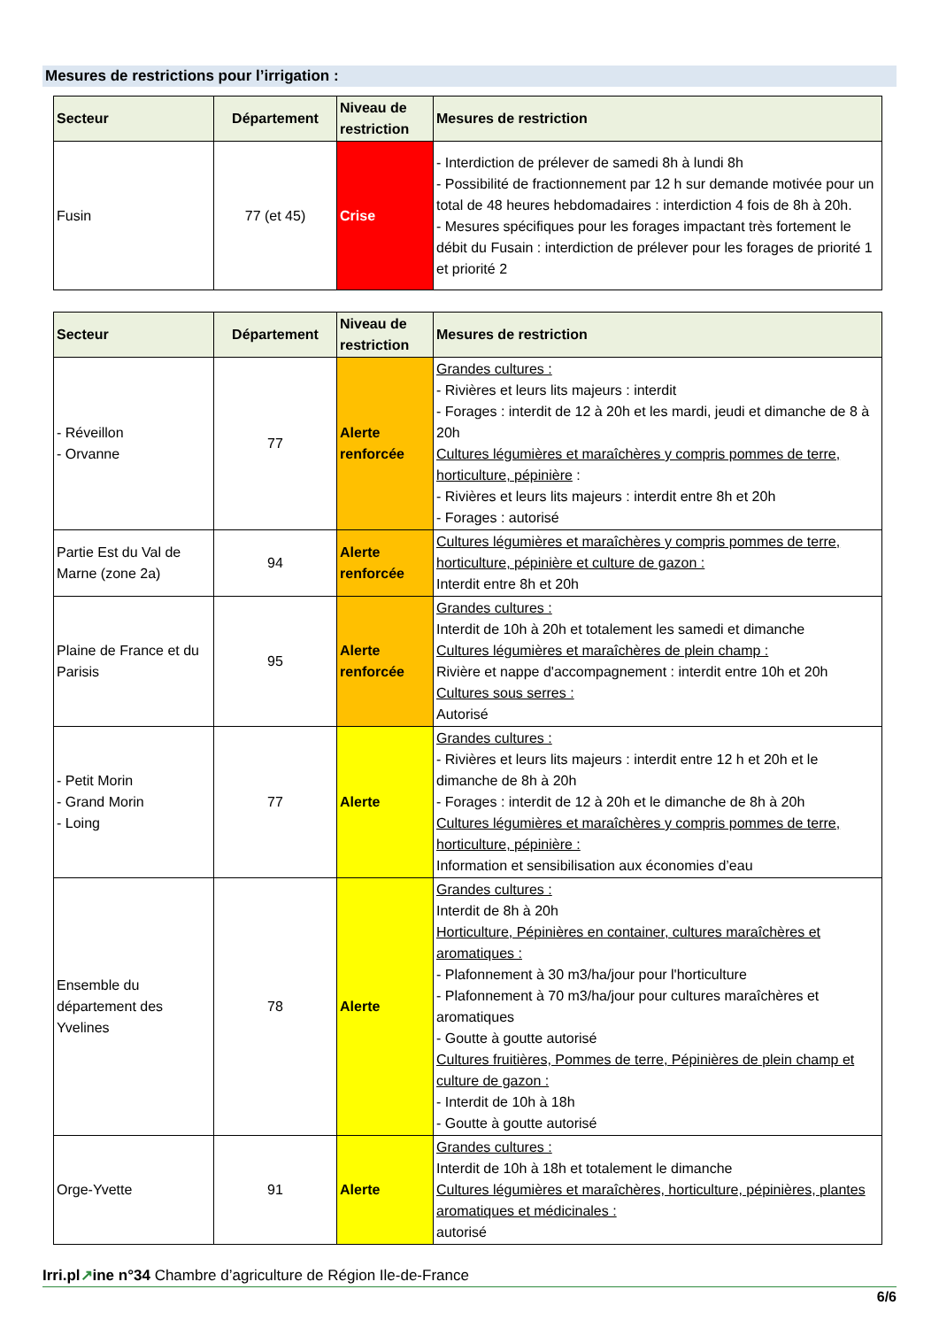Mesures de restrictions pour l’irrigation :
| Secteur | Département | Niveau de restriction | Mesures de restriction |
| --- | --- | --- | --- |
| Fusin | 77 (et 45) | Crise | - Interdiction de prélever de samedi 8h à lundi 8h - Possibilité de fractionnement par 12 h sur demande motivée pour un total de 48 heures hebdomadaires : interdiction 4 fois de 8h à 20h. - Mesures spécifiques pour les forages impactant très fortement le débit du Fusain : interdiction de prélever pour les forages de priorité 1 et priorité 2 |
| Secteur | Département | Niveau de restriction | Mesures de restriction |
| --- | --- | --- | --- |
| - Réveillon - Orvanne | 77 | Alerte renforcée | Grandes cultures : - Rivières et leurs lits majeurs : interdit - Forages : interdit de 12 à 20h et les mardi, jeudi et dimanche de 8 à 20h Cultures légumières et maraîchères y compris pommes de terre, horticulture, pépinière : - Rivières et leurs lits majeurs : interdit entre 8h et 20h - Forages : autorisé |
| Partie Est du Val de Marne (zone 2a) | 94 | Alerte renforcée | Cultures légumières et maraîchères y compris pommes de terre, horticulture, pépinière et culture de gazon : Interdit entre 8h et 20h |
| Plaine de France et du Parisis | 95 | Alerte renforcée | Grandes cultures : Interdit de 10h à 20h et totalement les samedi et dimanche Cultures légumières et maraîchères de plein champ : Rivière et nappe d'accompagnement : interdit entre 10h et 20h Cultures sous serres : Autorisé |
| - Petit Morin - Grand Morin - Loing | 77 | Alerte | Grandes cultures : - Rivières et leurs lits majeurs : interdit entre 12 h et 20h et le dimanche de 8h à 20h - Forages : interdit de 12 à 20h et le dimanche de 8h à 20h Cultures légumières et maraîchères y compris pommes de terre, horticulture, pépinière : Information et sensibilisation aux économies d’eau |
| Ensemble du département des Yvelines | 78 | Alerte | Grandes cultures : Interdit de 8h à 20h Horticulture, Pépinières en container, cultures maraîchères et aromatiques : - Plafonnement à 30 m3/ha/jour pour l'horticulture - Plafonnement à 70 m3/ha/jour pour cultures maraîchères et aromatiques - Goutte à goutte autorisé Cultures fruitières, Pommes de terre, Pépinières de plein champ et culture de gazon : - Interdit de 10h à 18h - Goutte à goutte autorisé |
| Orge-Yvette | 91 | Alerte | Grandes cultures : Interdit de 10h à 18h et totalement le dimanche Cultures légumières et maraîchères, horticulture, pépinières, plantes aromatiques et médicinales : autorisé |
Irri.pl↗ine n°34 Chambre d’agriculture de Région Ile-de-France
6/6